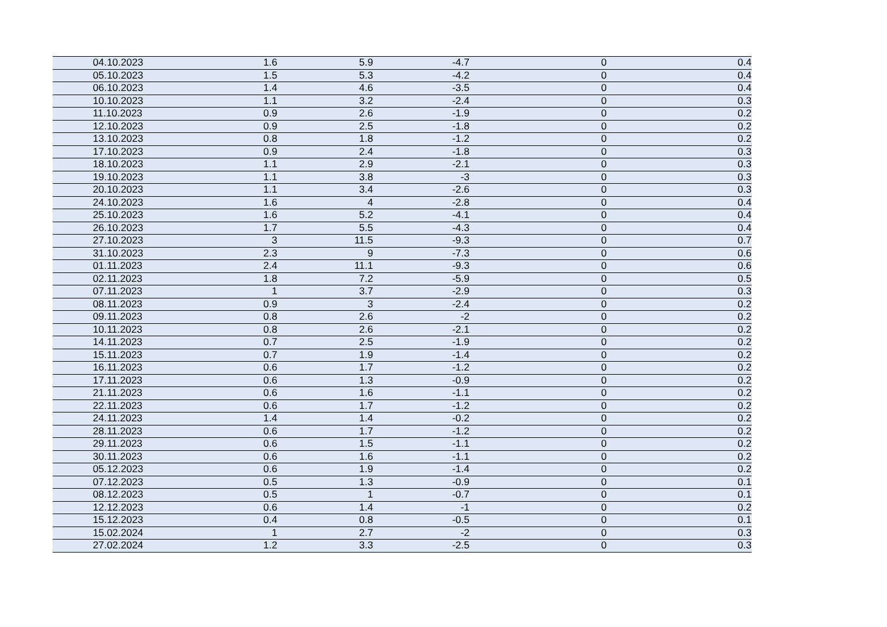| 04.10.2023 | 1.6 | 5.9 | -4.7 | 0 | 0.4 |
| 05.10.2023 | 1.5 | 5.3 | -4.2 | 0 | 0.4 |
| 06.10.2023 | 1.4 | 4.6 | -3.5 | 0 | 0.4 |
| 10.10.2023 | 1.1 | 3.2 | -2.4 | 0 | 0.3 |
| 11.10.2023 | 0.9 | 2.6 | -1.9 | 0 | 0.2 |
| 12.10.2023 | 0.9 | 2.5 | -1.8 | 0 | 0.2 |
| 13.10.2023 | 0.8 | 1.8 | -1.2 | 0 | 0.2 |
| 17.10.2023 | 0.9 | 2.4 | -1.8 | 0 | 0.3 |
| 18.10.2023 | 1.1 | 2.9 | -2.1 | 0 | 0.3 |
| 19.10.2023 | 1.1 | 3.8 | -3 | 0 | 0.3 |
| 20.10.2023 | 1.1 | 3.4 | -2.6 | 0 | 0.3 |
| 24.10.2023 | 1.6 | 4 | -2.8 | 0 | 0.4 |
| 25.10.2023 | 1.6 | 5.2 | -4.1 | 0 | 0.4 |
| 26.10.2023 | 1.7 | 5.5 | -4.3 | 0 | 0.4 |
| 27.10.2023 | 3 | 11.5 | -9.3 | 0 | 0.7 |
| 31.10.2023 | 2.3 | 9 | -7.3 | 0 | 0.6 |
| 01.11.2023 | 2.4 | 11.1 | -9.3 | 0 | 0.6 |
| 02.11.2023 | 1.8 | 7.2 | -5.9 | 0 | 0.5 |
| 07.11.2023 | 1 | 3.7 | -2.9 | 0 | 0.3 |
| 08.11.2023 | 0.9 | 3 | -2.4 | 0 | 0.2 |
| 09.11.2023 | 0.8 | 2.6 | -2 | 0 | 0.2 |
| 10.11.2023 | 0.8 | 2.6 | -2.1 | 0 | 0.2 |
| 14.11.2023 | 0.7 | 2.5 | -1.9 | 0 | 0.2 |
| 15.11.2023 | 0.7 | 1.9 | -1.4 | 0 | 0.2 |
| 16.11.2023 | 0.6 | 1.7 | -1.2 | 0 | 0.2 |
| 17.11.2023 | 0.6 | 1.3 | -0.9 | 0 | 0.2 |
| 21.11.2023 | 0.6 | 1.6 | -1.1 | 0 | 0.2 |
| 22.11.2023 | 0.6 | 1.7 | -1.2 | 0 | 0.2 |
| 24.11.2023 | 1.4 | 1.4 | -0.2 | 0 | 0.2 |
| 28.11.2023 | 0.6 | 1.7 | -1.2 | 0 | 0.2 |
| 29.11.2023 | 0.6 | 1.5 | -1.1 | 0 | 0.2 |
| 30.11.2023 | 0.6 | 1.6 | -1.1 | 0 | 0.2 |
| 05.12.2023 | 0.6 | 1.9 | -1.4 | 0 | 0.2 |
| 07.12.2023 | 0.5 | 1.3 | -0.9 | 0 | 0.1 |
| 08.12.2023 | 0.5 | 1 | -0.7 | 0 | 0.1 |
| 12.12.2023 | 0.6 | 1.4 | -1 | 0 | 0.2 |
| 15.12.2023 | 0.4 | 0.8 | -0.5 | 0 | 0.1 |
| 15.02.2024 | 1 | 2.7 | -2 | 0 | 0.3 |
| 27.02.2024 | 1.2 | 3.3 | -2.5 | 0 | 0.3 |